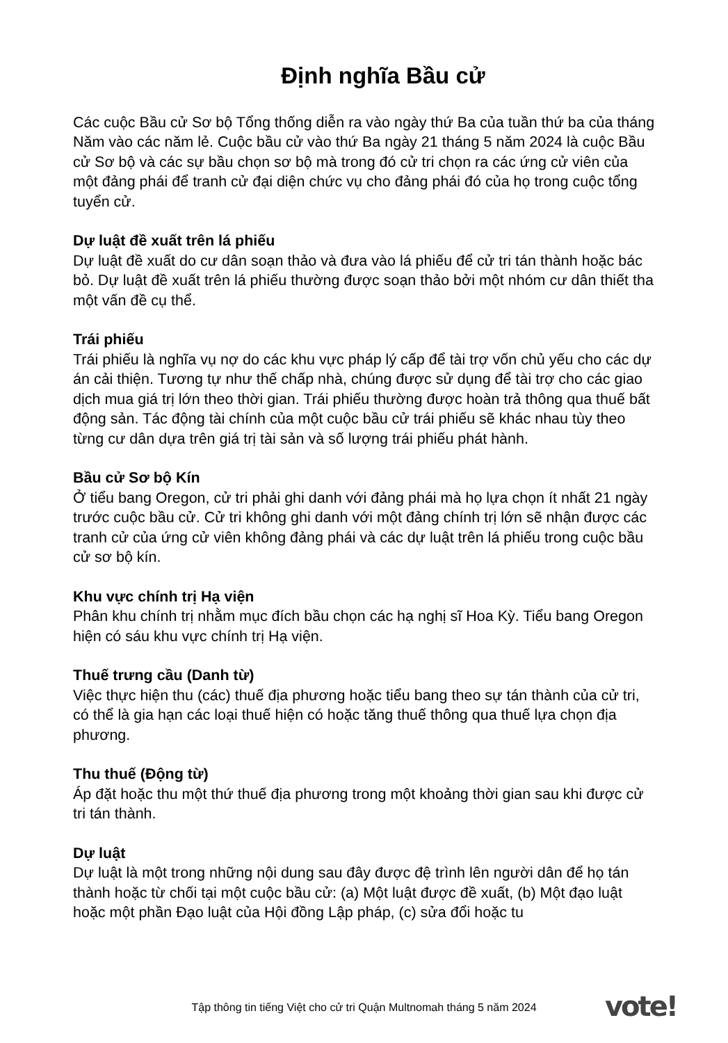Định nghĩa Bầu cử
Các cuộc Bầu cử Sơ bộ Tổng thống diễn ra vào ngày thứ Ba của tuần thứ ba của tháng Năm vào các năm lẻ. Cuộc bầu cử vào thứ Ba ngày 21 tháng 5 năm 2024 là cuộc Bầu cử Sơ bộ và các sự bầu chọn sơ bộ mà trong đó cử tri chọn ra các ứng cử viên của một đảng phái để tranh cử đại diện chức vụ cho đảng phái đó của họ trong cuộc tổng tuyển cử.
Dự luật đề xuất trên lá phiếu
Dự luật đề xuất do cư dân soạn thảo và đưa vào lá phiếu để cử tri tán thành hoặc bác bỏ. Dự luật đề xuất trên lá phiếu thường được soạn thảo bởi một nhóm cư dân thiết tha một vấn đề cụ thể.
Trái phiếu
Trái phiếu là nghĩa vụ nợ do các khu vực pháp lý cấp để tài trợ vốn chủ yếu cho các dự án cải thiện. Tương tự như thế chấp nhà, chúng được sử dụng để tài trợ cho các giao dịch mua giá trị lớn theo thời gian. Trái phiếu thường được hoàn trả thông qua thuế bất động sản. Tác động tài chính của một cuộc bầu cử trái phiếu sẽ khác nhau tùy theo từng cư dân dựa trên giá trị tài sản và số lượng trái phiếu phát hành.
Bầu cử Sơ bộ Kín
Ở tiểu bang Oregon, cử tri phải ghi danh với đảng phái mà họ lựa chọn ít nhất 21 ngày trước cuộc bầu cử. Cử tri không ghi danh với một đảng chính trị lớn sẽ nhận được các tranh cử của ứng cử viên không đảng phái và các dự luật trên lá phiếu trong cuộc bầu cử sơ bộ kín.
Khu vực chính trị Hạ viện
Phân khu chính trị nhằm mục đích bầu chọn các hạ nghị sĩ Hoa Kỳ. Tiểu bang Oregon hiện có sáu khu vực chính trị Hạ viện.
Thuế trưng cầu (Danh từ)
Việc thực hiện thu (các) thuế địa phương hoặc tiểu bang theo sự tán thành của cử tri, có thể là gia hạn các loại thuế hiện có hoặc tăng thuế thông qua thuế lựa chọn địa phương.
Thu thuế (Động từ)
Áp đặt hoặc thu một thứ thuế địa phương trong một khoảng thời gian sau khi được cử tri tán thành.
Dự luật
Dự luật là một trong những nội dung sau đây được đệ trình lên người dân để họ tán thành hoặc từ chối tại một cuộc bầu cử: (a) Một luật được đề xuất, (b) Một đạo luật hoặc một phần Đạo luật của Hội đồng Lập pháp, (c) sửa đổi hoặc tu
Tập thông tin tiếng Việt cho cử tri Quận Multnomah tháng 5 năm 2024 vote!